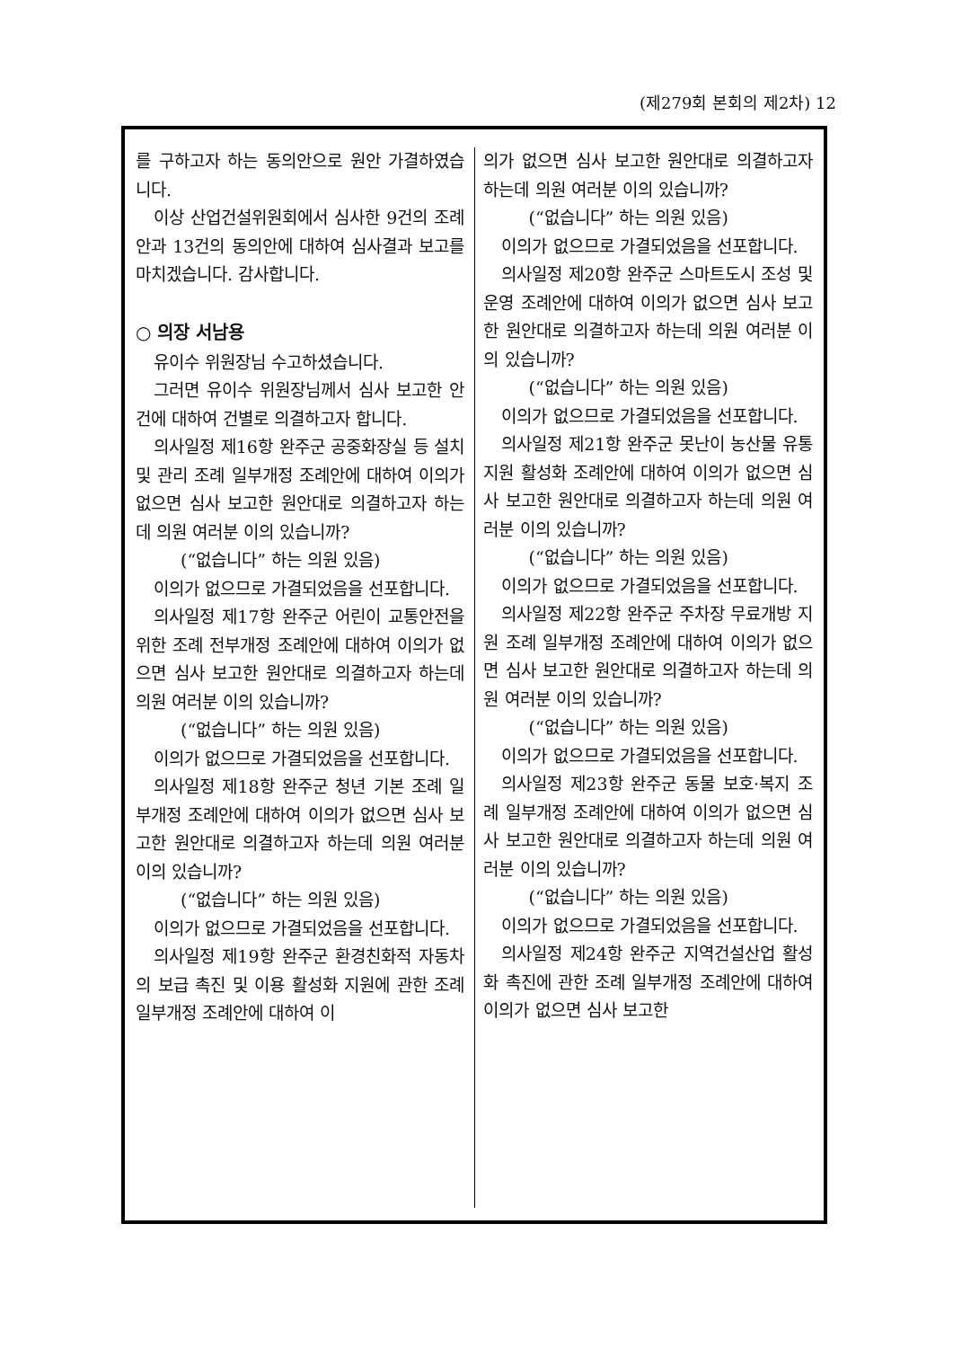(제279회 본회의 제2차) 12
를 구하고자 하는 동의안으로 원안 가결하였습니다.
이상 산업건설위원회에서 심사한 9건의 조례안과 13건의 동의안에 대하여 심사결과 보고를 마치겠습니다. 감사합니다.
○ 의장 서남용
유이수 위원장님 수고하셨습니다.
그러면 유이수 위원장님께서 심사 보고한 안건에 대하여 건별로 의결하고자 합니다.
의사일정 제16항 완주군 공중화장실 등 설치 및 관리 조례 일부개정 조례안에 대하여 이의가 없으면 심사 보고한 원안대로 의결하고자 하는데 의원 여러분 이의 있습니까?
(“없습니다” 하는 의원 있음)
이의가 없으므로 가결되었음을 선포합니다.
의사일정 제17항 완주군 어린이 교통안전을 위한 조례 전부개정 조례안에 대하여 이의가 없으면 심사 보고한 원안대로 의결하고자 하는데 의원 여러분 이의 있습니까?
(“없습니다” 하는 의원 있음)
이의가 없으므로 가결되었음을 선포합니다.
의사일정 제18항 완주군 청년 기본 조례 일부개정 조례안에 대하여 이의가 없으면 심사 보고한 원안대로 의결하고자 하는데 의원 여러분 이의 있습니까?
(“없습니다” 하는 의원 있음)
이의가 없으므로 가결되었음을 선포합니다.
의사일정 제19항 완주군 환경친화적 자동차의 보급 촉진 및 이용 활성화 지원에 관한 조례 일부개정 조례안에 대하여 이
의가 없으면 심사 보고한 원안대로 의결하고자 하는데 의원 여러분 이의 있습니까?
(“없습니다” 하는 의원 있음)
이의가 없으므로 가결되었음을 선포합니다.
의사일정 제20항 완주군 스마트도시 조성 및 운영 조례안에 대하여 이의가 없으면 심사 보고한 원안대로 의결하고자 하는데 의원 여러분 이의 있습니까?
(“없습니다” 하는 의원 있음)
이의가 없으므로 가결되었음을 선포합니다.
의사일정 제21항 완주군 못난이 농산물 유통지원 활성화 조례안에 대하여 이의가 없으면 심사 보고한 원안대로 의결하고자 하는데 의원 여러분 이의 있습니까?
(“없습니다” 하는 의원 있음)
이의가 없으므로 가결되었음을 선포합니다.
의사일정 제22항 완주군 주차장 무료개방 지원 조례 일부개정 조례안에 대하여 이의가 없으면 심사 보고한 원안대로 의결하고자 하는데 의원 여러분 이의 있습니까?
(“없습니다” 하는 의원 있음)
이의가 없으므로 가결되었음을 선포합니다.
의사일정 제23항 완주군 동물 보호·복지 조례 일부개정 조례안에 대하여 이의가 없으면 심사 보고한 원안대로 의결하고자 하는데 의원 여러분 이의 있습니까?
(“없습니다” 하는 의원 있음)
이의가 없으므로 가결되었음을 선포합니다.
의사일정 제24항 완주군 지역건설산업 활성화 촉진에 관한 조례 일부개정 조례안에 대하여 이의가 없으면 심사 보고한